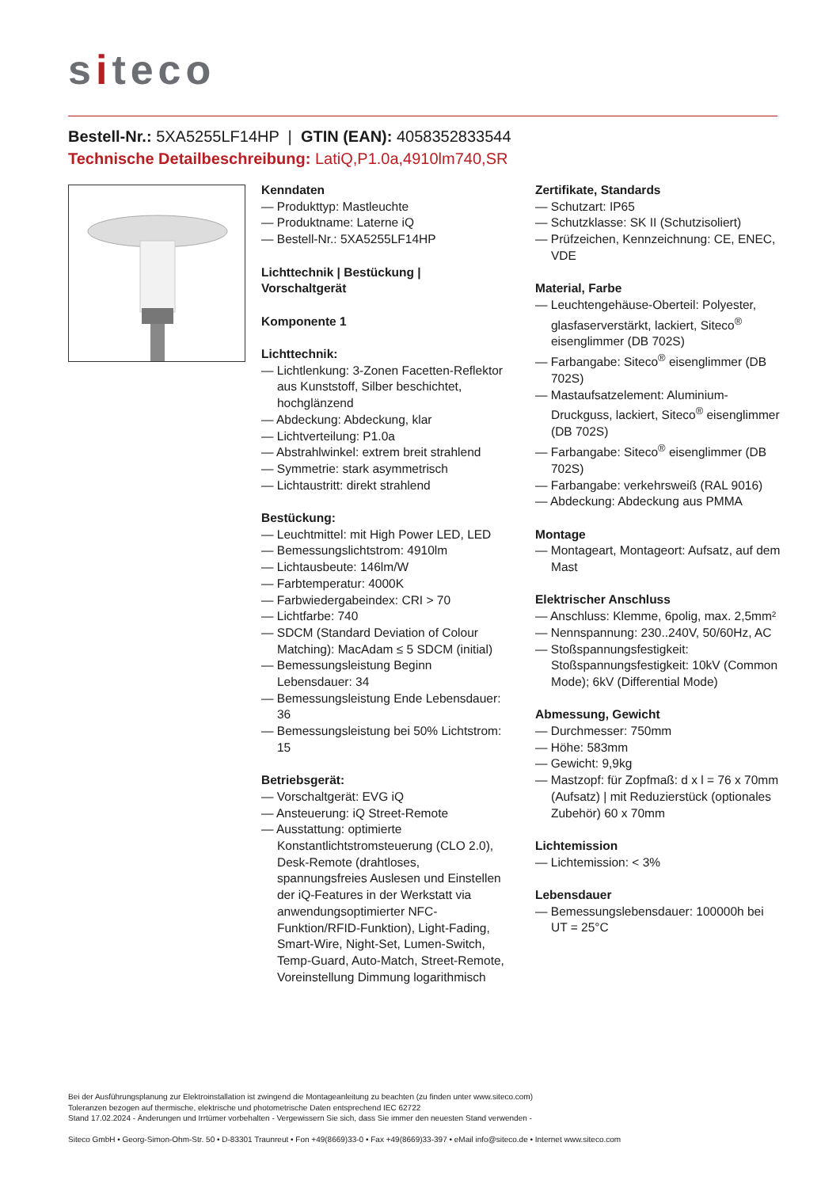siteco
Bestell-Nr.: 5XA5255LF14HP | GTIN (EAN): 4058352833544
Technische Detailbeschreibung: LatiQ,P1.0a,4910lm740,SR
Kenndaten
— Produkttyp: Mastleuchte
— Produktname: Laterne iQ
— Bestell-Nr.: 5XA5255LF14HP
Lichttechnik | Bestückung | Vorschaltgerät
Komponente 1
Lichttechnik:
— Lichtlenkung: 3-Zonen Facetten-Reflektor aus Kunststoff, Silber beschichtet, hochglänzend
— Abdeckung: Abdeckung, klar
— Lichtverteilung: P1.0a
— Abstrahlwinkel: extrem breit strahlend
— Symmetrie: stark asymmetrisch
— Lichtaustritt: direkt strahlend
Bestückung:
— Leuchtmittel: mit High Power LED, LED
— Bemessungslichtstrom: 4910lm
— Lichtausbeute: 146lm/W
— Farbtemperatur: 4000K
— Farbwiedergabeindex: CRI > 70
— Lichtfarbe: 740
— SDCM (Standard Deviation of Colour Matching): MacAdam ≤ 5 SDCM (initial)
— Bemessungsleistung Beginn Lebensdauer: 34
— Bemessungsleistung Ende Lebensdauer: 36
— Bemessungsleistung bei 50% Lichtstrom: 15
Betriebsgerät:
— Vorschaltgerät: EVG iQ
— Ansteuerung: iQ Street-Remote
— Ausstattung: optimierte Konstantlichtstromsteuerung (CLO 2.0), Desk-Remote (drahtloses, spannungsfreies Auslesen und Einstellen der iQ-Features in der Werkstatt via anwendungsoptimierter NFC-Funktion/RFID-Funktion), Light-Fading, Smart-Wire, Night-Set, Lumen-Switch, Temp-Guard, Auto-Match, Street-Remote, Voreinstellung Dimmung logarithmisch
Zertifikate, Standards
— Schutzart: IP65
— Schutzklasse: SK II (Schutzisoliert)
— Prüfzeichen, Kennzeichnung: CE, ENEC, VDE
Material, Farbe
— Leuchtengehäuse-Oberteil: Polyester, glasfaserverstärkt, lackiert, Siteco<sup>®</sup> eisenglimmer (DB 702S)
— Farbangabe: Siteco<sup>®</sup> eisenglimmer (DB 702S)
— Mastaufsatzelement: Aluminium-Druckguss, lackiert, Siteco<sup>®</sup> eisenglimmer (DB 702S)
— Farbangabe: Siteco<sup>®</sup> eisenglimmer (DB 702S)
— Farbangabe: verkehrsweiß (RAL 9016)
— Abdeckung: Abdeckung aus PMMA
Montage
— Montageart, Montageort: Aufsatz, auf dem Mast
Elektrischer Anschluss
— Anschluss: Klemme, 6polig, max. 2,5mm²
— Nennspannung: 230..240V, 50/60Hz, AC
— Stoßspannungsfestigkeit: Stoßspannungsfestigkeit: 10kV (Common Mode); 6kV (Differential Mode)
Abmessung, Gewicht
— Durchmesser: 750mm
— Höhe: 583mm
— Gewicht: 9,9kg
— Mastzopf: für Zopfmaß: d x l = 76 x 70mm (Aufsatz) | mit Reduzierstück (optionales Zubehör) 60 x 70mm
Lichtemission
— Lichtemission: < 3%
Lebensdauer
— Bemessungslebensdauer: 100000h bei UT = 25°C
Bei der Ausführungsplanung zur Elektroinstallation ist zwingend die Montageanleitung zu beachten (zu finden unter www.siteco.com)
Toleranzen bezogen auf thermische, elektrische und photometrische Daten entsprechend IEC 62722
Stand 17.02.2024 - Änderungen und Irrtümer vorbehalten - Vergewissern Sie sich, dass Sie immer den neuesten Stand verwenden -
Siteco GmbH • Georg-Simon-Ohm-Str. 50 • D-83301 Traunreut • Fon +49(8669)33-0 • Fax +49(8669)33-397 • eMail info@siteco.de • Internet www.siteco.com